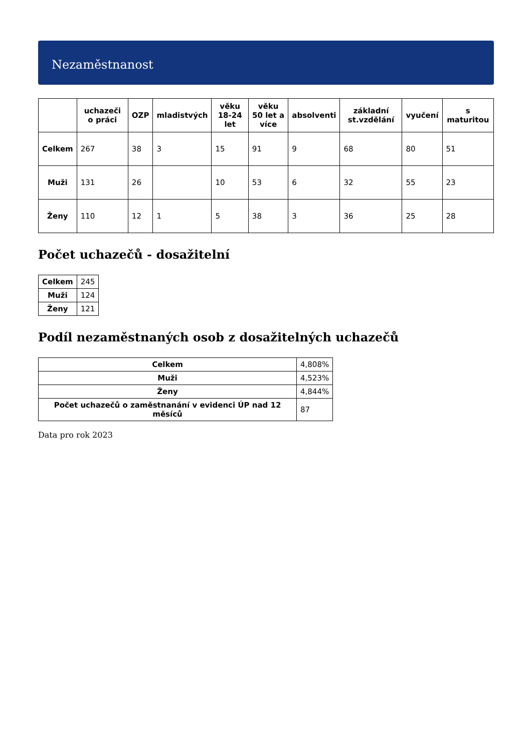Nezaměstnanost
| | uchazeči o práci | OZP | mladistvých | věku 18-24 let | věku 50 let a více | absolventi | základní st.vzdělání | vyučení | s maturitou |
| --- | --- | --- | --- | --- | --- | --- | --- | --- | --- |
| Celkem | 267 | 38 | 3 | 15 | 91 | 9 | 68 | 80 | 51 |
| Muži | 131 | 26 | | 10 | 53 | 6 | 32 | 55 | 23 |
| Ženy | 110 | 12 | 1 | 5 | 38 | 3 | 36 | 25 | 28 |
Počet uchazečů - dosažitelní
| Celkem | 245 |
| Muži | 124 |
| Ženy | 121 |
Podíl nezaměstnaných osob z dosažitelných uchazečů
| Celkem | 4,808% |
| Muži | 4,523% |
| Ženy | 4,844% |
| Počet uchazečů o zaměstnanání v evidenci ÚP nad 12 měsíců | 87 |
Data pro rok 2023